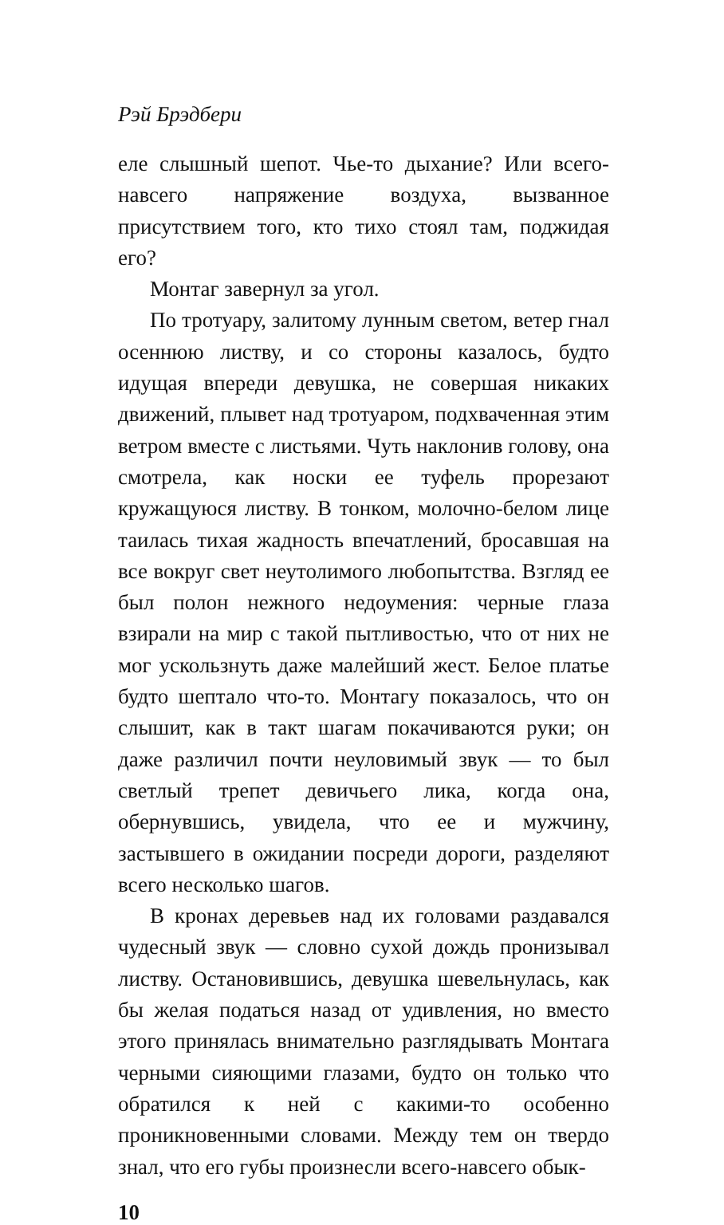Рэй Брэдбери
еле слышный шепот. Чье-то дыхание? Или всего-навсего напряжение воздуха, вызванное присутствием того, кто тихо стоял там, поджидая его?
Монтаг завернул за угол.
По тротуару, залитому лунным светом, ветер гнал осеннюю листву, и со стороны казалось, будто идущая впереди девушка, не совершая никаких движений, плывет над тротуаром, подхваченная этим ветром вместе с листьями. Чуть наклонив голову, она смотрела, как носки ее туфель прорезают кружащуюся листву. В тонком, молочно-белом лице таилась тихая жадность впечатлений, бросавшая на все вокруг свет неутолимого любопытства. Взгляд ее был полон нежного недоумения: черные глаза взирали на мир с такой пытливостью, что от них не мог ускользнуть даже малейший жест. Белое платье будто шептало что-то. Монтагу показалось, что он слышит, как в такт шагам покачиваются руки; он даже различил почти неуловимый звук — то был светлый трепет девичьего лика, когда она, обернувшись, увидела, что ее и мужчину, застывшего в ожидании посреди дороги, разделяют всего несколько шагов.
В кронах деревьев над их головами раздавался чудесный звук — словно сухой дождь пронизывал листву. Остановившись, девушка шевельнулась, как бы желая податься назад от удивления, но вместо этого принялась внимательно разглядывать Монтага черными сияющими глазами, будто он только что обратился к ней с какими-то особенно проникновенными словами. Между тем он твердо знал, что его губы произнесли всего-навсего обык-
10